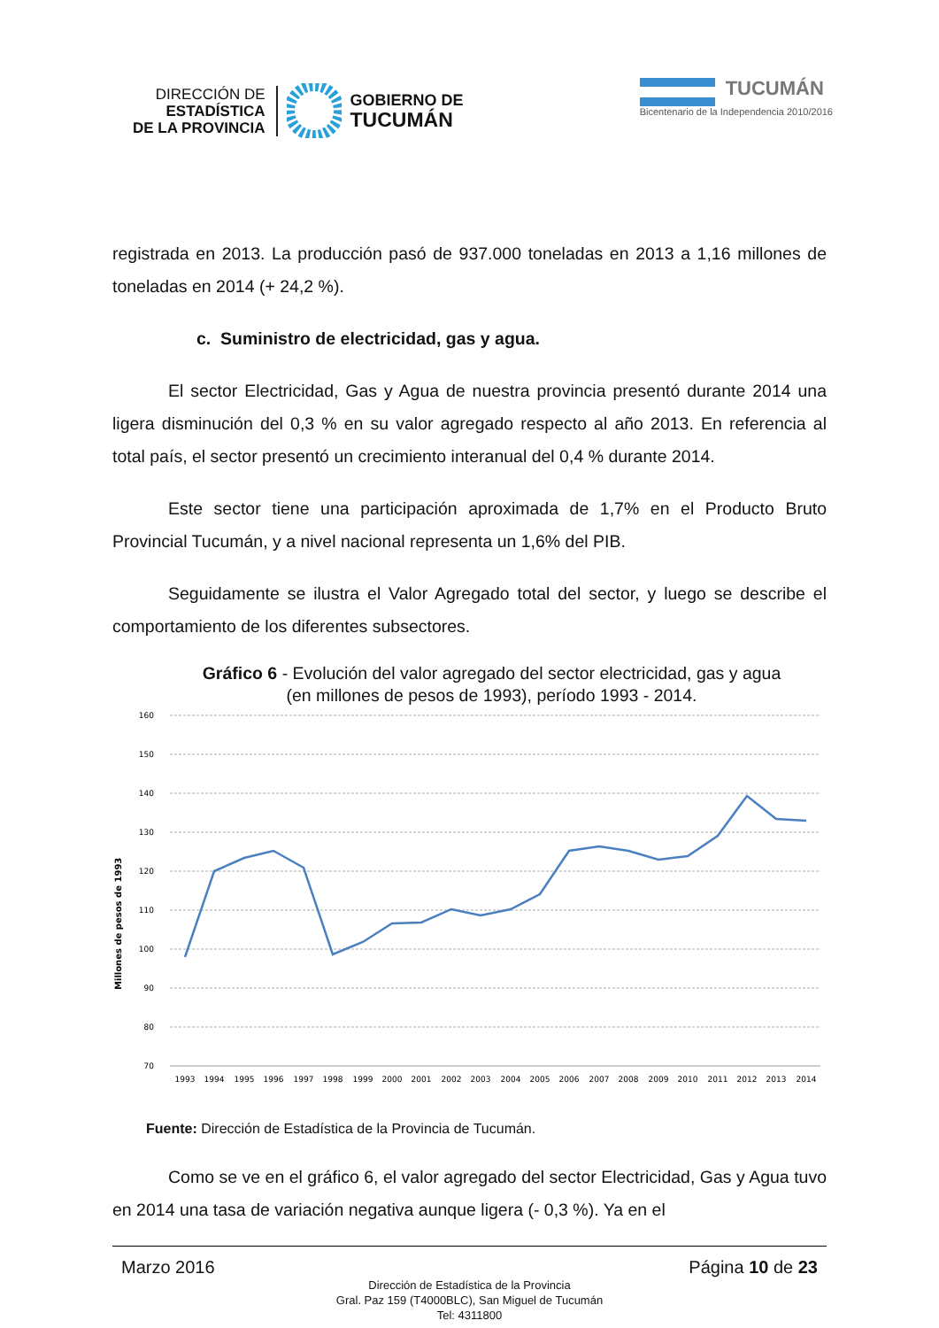DIRECCIÓN DE
ESTADÍSTICA
DE LA PROVINCIA
GOBIERNO DE
TUCUMÁN
TUCUMÁN
Bicentenario de la Independencia 2010/2016
registrada en 2013. La producción pasó de 937.000 toneladas en 2013 a 1,16 millones de toneladas en 2014 (+ 24,2 %).
c. Suministro de electricidad, gas y agua.
El sector Electricidad, Gas y Agua de nuestra provincia presentó durante 2014 una ligera disminución del 0,3 % en su valor agregado respecto al año 2013. En referencia al total país, el sector presentó un crecimiento interanual del 0,4 % durante 2014.
Este sector tiene una participación aproximada de 1,7% en el Producto Bruto Provincial Tucumán, y a nivel nacional representa un 1,6% del PIB.
Seguidamente se ilustra el Valor Agregado total del sector, y luego se describe el comportamiento de los diferentes subsectores.
Gráfico 6 - Evolución del valor agregado del sector electricidad, gas y agua
(en millones de pesos de 1993), período 1993 - 2014.
160
150
140
130
120
110
100
90
80
70
Millones de pesos de 1993
1993
1994
1995
1996
1997
1998
1999
2000
2001
2002
2003
2004
2005
2006
2007
2008
2009
2010
2011
2012
2013
2014
Fuente: Dirección de Estadística de la Provincia de Tucumán.
Como se ve en el gráfico 6, el valor agregado del sector Electricidad, Gas y Agua tuvo en 2014 una tasa de variación negativa aunque ligera (- 0,3 %). Ya en el
Marzo 2016 Página 10 de 23
Dirección de Estadística de la Provincia
Gral. Paz 159 (T4000BLC), San Miguel de Tucumán
Tel: 4311800